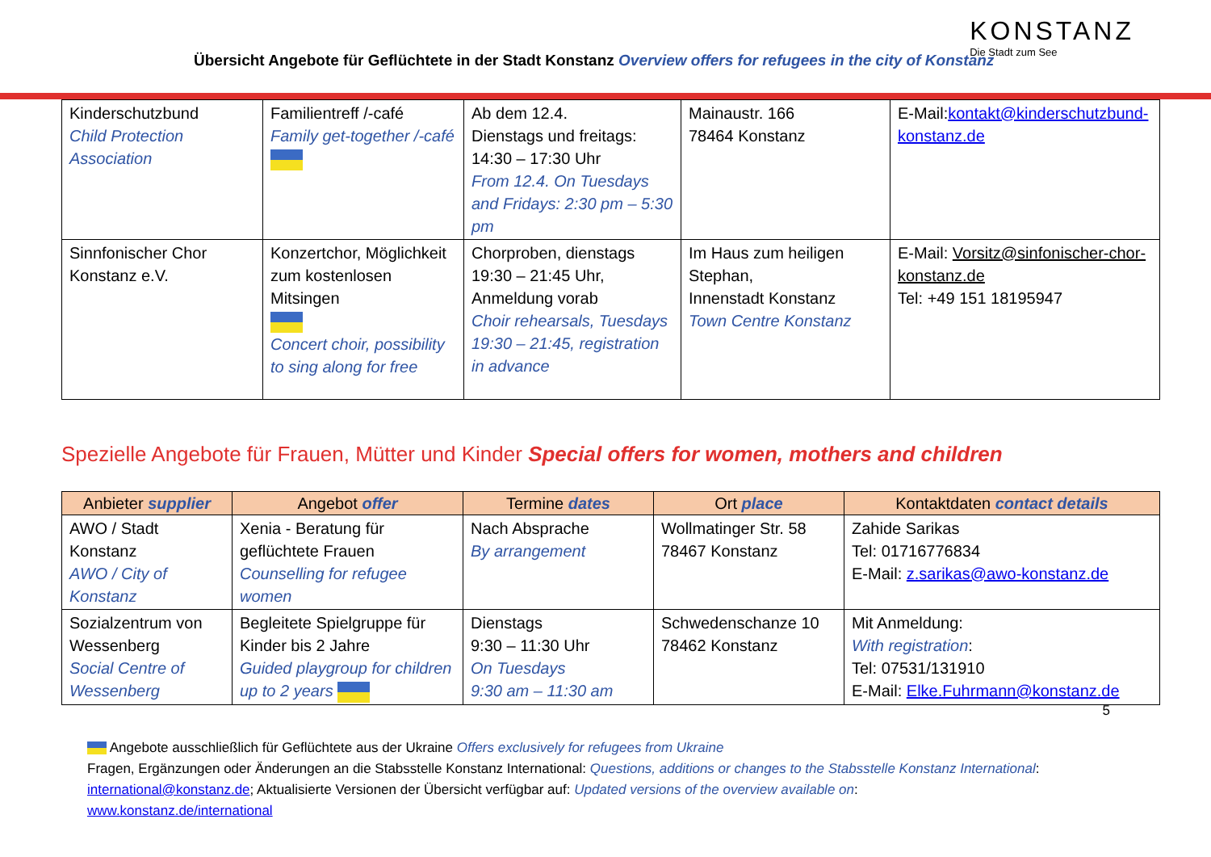Übersicht Angebote für Geflüchtete in der Stadt Konstanz Overview offers for refugees in the city of Konstanz
KONSTANZ
Die Stadt zum See
| Kinderschutzbund Child Protection Association | Familientreff /-café Family get-together /-café | Ab dem 12.4. Dienstags und freitags: 14:30 – 17:30 Uhr From 12.4. On Tuesdays and Fridays: 2:30 pm – 5:30 pm | Mainaustr. 166 78464 Konstanz | E-Mail: kontakt@kinderschutzbund-konstanz.de |
| Sinnfonischer Chor Konstanz e.V. | Konzertchor, Möglichkeit zum kostenlosen Mitsingen Concert choir, possibility to sing along for free | Chorproben, dienstags 19:30 – 21:45 Uhr, Anmeldung vorab Choir rehearsals, Tuesdays 19:30 – 21:45, registration in advance | Im Haus zum heiligen Stephan, Innenstadt Konstanz Town Centre Konstanz | E-Mail: Vorsitz@sinfonischer-chor-konstanz.de Tel: +49 151 18195947 |
Spezielle Angebote für Frauen, Mütter und Kinder Special offers for women, mothers and children
| Anbieter supplier | Angebot offer | Termine dates | Ort place | Kontaktdaten contact details |
| --- | --- | --- | --- | --- |
| AWO / Stadt Konstanz AWO / City of Konstanz | Xenia - Beratung für geflüchtete Frauen Counselling for refugee women | Nach Absprache By arrangement | Wollmatinger Str. 58 78467 Konstanz | Zahide Sarikas Tel: 01716776834 E-Mail: z.sarikas@awo-konstanz.de |
| Sozialzentrum von Wessenberg Social Centre of Wessenberg | Begleitete Spielgruppe für Kinder bis 2 Jahre Guided playgroup for children up to 2 years | Dienstags 9:30 – 11:30 Uhr On Tuesdays 9:30 am – 11:30 am | Schwedenschanze 10 78462 Konstanz | Mit Anmeldung: With registration : Tel: 07531/131910 E-Mail: Elke.Fuhrmann@konstanz.de |
5
Angebote ausschließlich für Geflüchtete aus der Ukraine Offers exclusively for refugees from Ukraine
Fragen, Ergänzungen oder Änderungen an die Stabsstelle Konstanz International: Questions, additions or changes to the Stabsstelle Konstanz International:
international@konstanz.de; Aktualisierte Versionen der Übersicht verfügbar auf: Updated versions of the overview available on:
www.konstanz.de/international